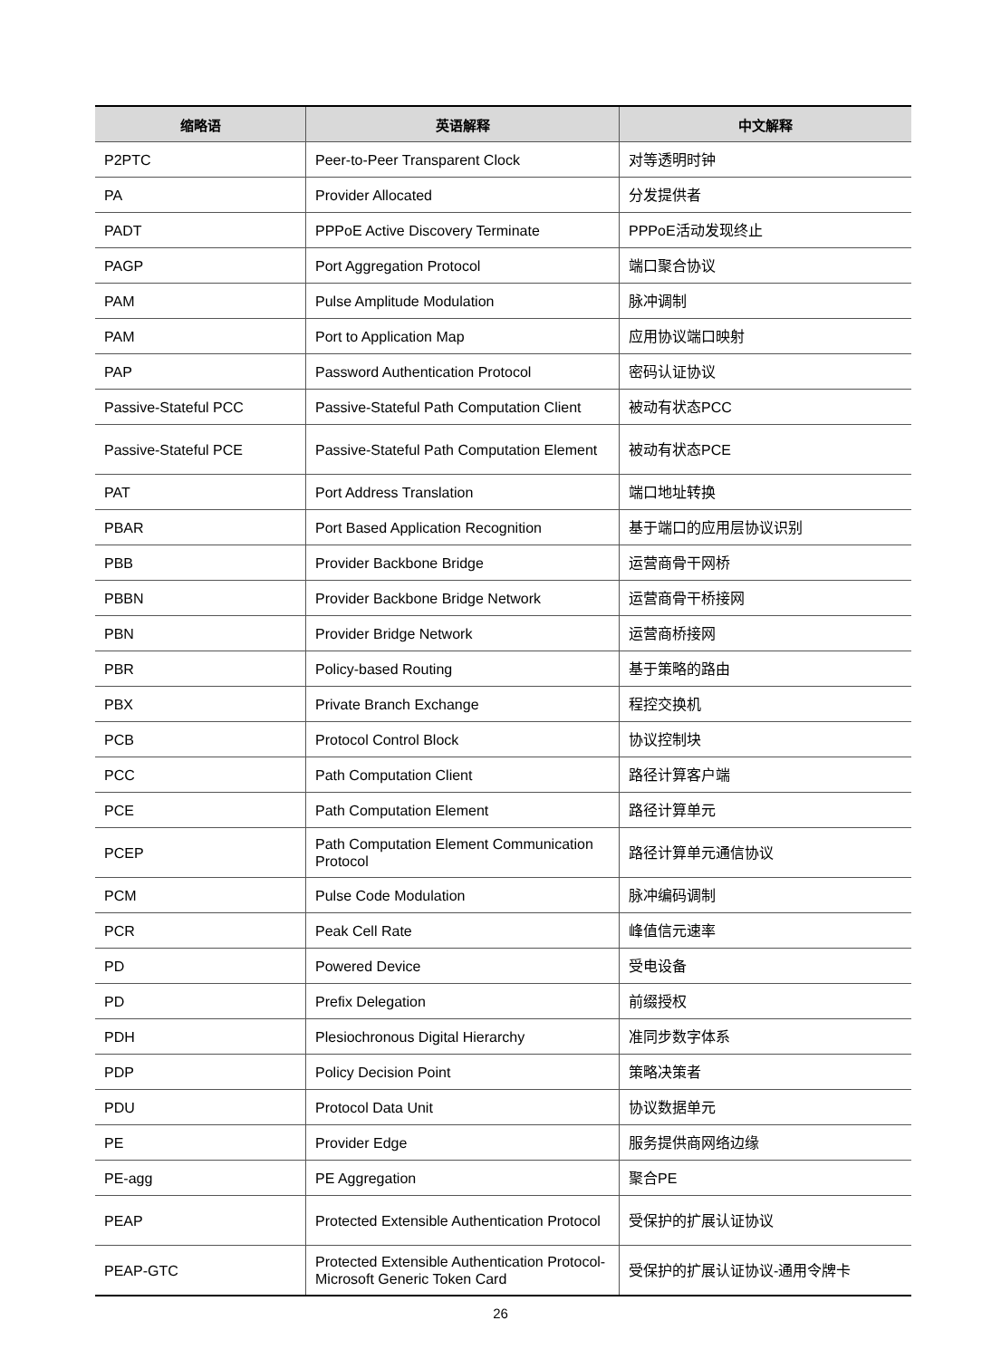| 缩略语 | 英语解释 | 中文解释 |
| --- | --- | --- |
| P2PTC | Peer-to-Peer Transparent Clock | 对等透明时钟 |
| PA | Provider Allocated | 分发提供者 |
| PADT | PPPoE Active Discovery Terminate | PPPoE活动发现终止 |
| PAGP | Port Aggregation Protocol | 端口聚合协议 |
| PAM | Pulse Amplitude Modulation | 脉冲调制 |
| PAM | Port to Application Map | 应用协议端口映射 |
| PAP | Password Authentication Protocol | 密码认证协议 |
| Passive-Stateful PCC | Passive-Stateful Path Computation Client | 被动有状态PCC |
| Passive-Stateful PCE | Passive-Stateful Path Computation Element | 被动有状态PCE |
| PAT | Port Address Translation | 端口地址转换 |
| PBAR | Port Based Application Recognition | 基于端口的应用层协议识别 |
| PBB | Provider Backbone Bridge | 运营商骨干网桥 |
| PBBN | Provider Backbone Bridge Network | 运营商骨干桥接网 |
| PBN | Provider Bridge Network | 运营商桥接网 |
| PBR | Policy-based Routing | 基于策略的路由 |
| PBX | Private Branch Exchange | 程控交换机 |
| PCB | Protocol Control Block | 协议控制块 |
| PCC | Path Computation Client | 路径计算客户端 |
| PCE | Path Computation Element | 路径计算单元 |
| PCEP | Path Computation Element Communication Protocol | 路径计算单元通信协议 |
| PCM | Pulse Code Modulation | 脉冲编码调制 |
| PCR | Peak Cell Rate | 峰值信元速率 |
| PD | Powered Device | 受电设备 |
| PD | Prefix Delegation | 前缀授权 |
| PDH | Plesiochronous Digital Hierarchy | 准同步数字体系 |
| PDP | Policy Decision Point | 策略决策者 |
| PDU | Protocol Data Unit | 协议数据单元 |
| PE | Provider Edge | 服务提供商网络边缘 |
| PE-agg | PE Aggregation | 聚合PE |
| PEAP | Protected Extensible Authentication Protocol | 受保护的扩展认证协议 |
| PEAP-GTC | Protected Extensible Authentication Protocol-Microsoft Generic Token Card | 受保护的扩展认证协议-通用令牌卡 |
26